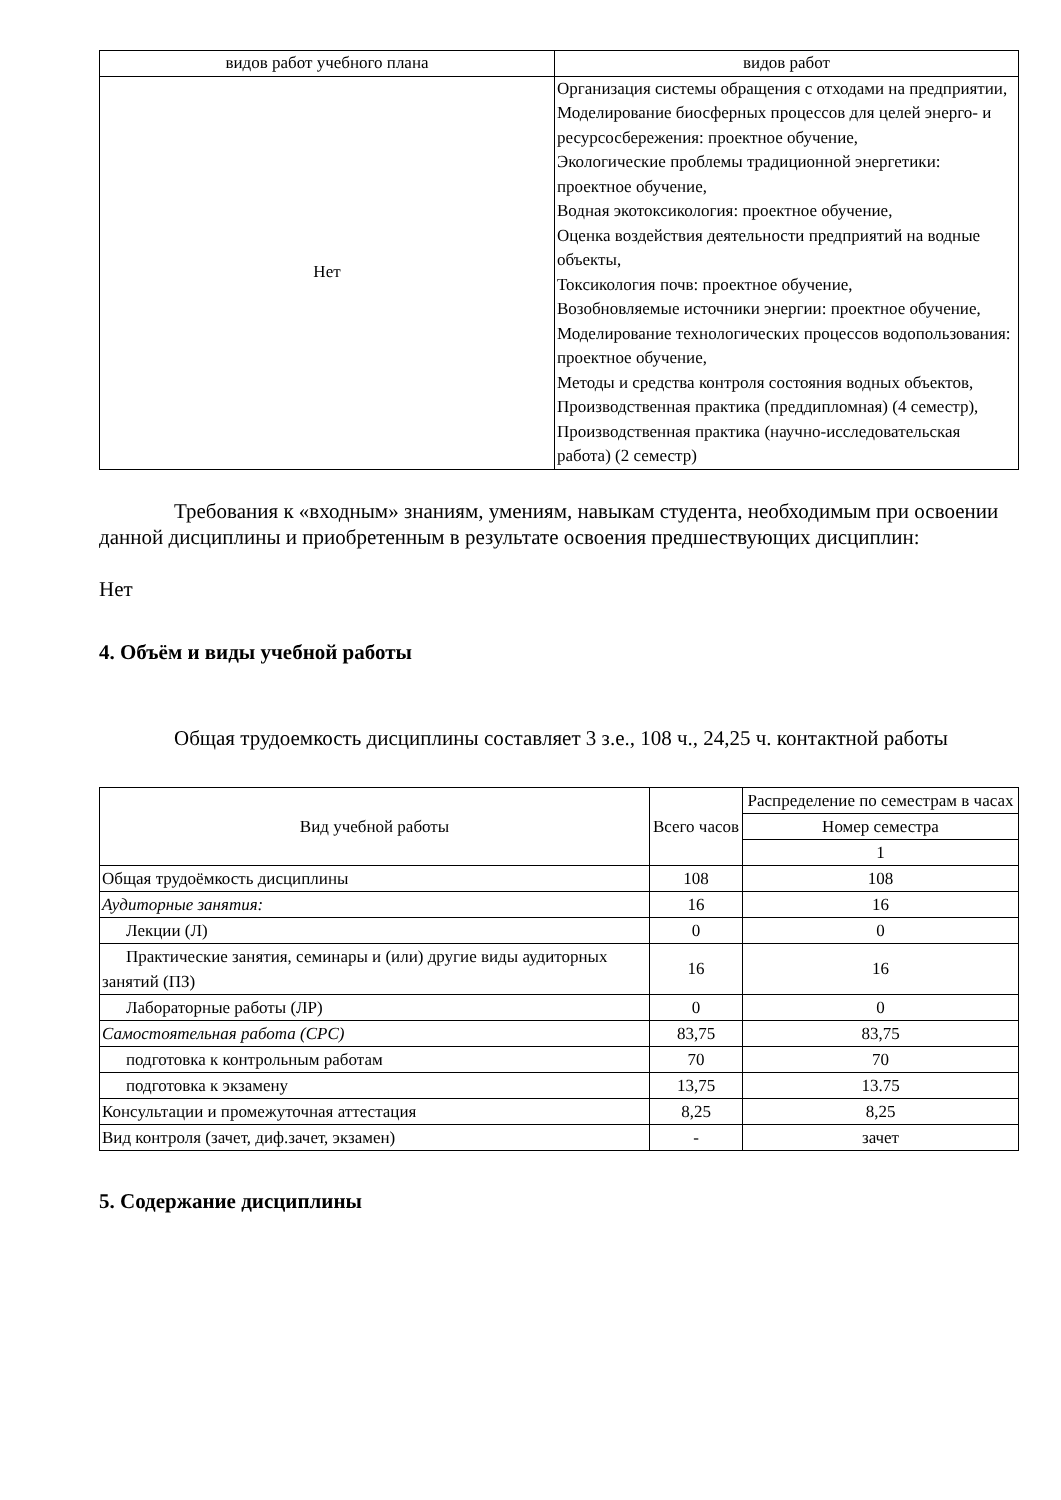| видов работ учебного плана | видов работ |
| Нет | Организация системы обращения с отходами на предприятии, Моделирование биосферных процессов для целей энерго- и ресурсосбережения: проектное обучение, Экологические проблемы традиционной энергетики: проектное обучение, Водная экотоксикология: проектное обучение, Оценка воздействия деятельности предприятий на водные объекты, Токсикология почв: проектное обучение, Возобновляемые источники энергии: проектное обучение, Моделирование технологических процессов водопользования: проектное обучение, Методы и средства контроля состояния водных объектов, Производственная практика (преддипломная) (4 семестр), Производственная практика (научно-исследовательская работа) (2 семестр) |
Требования к «входным» знаниям, умениям, навыкам студента, необходимым при освоении данной дисциплины и приобретенным в результате освоения предшествующих дисциплин:
Нет
4. Объём и виды учебной работы
Общая трудоемкость дисциплины составляет 3 з.е., 108 ч., 24,25 ч. контактной работы
| Вид учебной работы | Всего часов | Распределение по семестрам в часах |
| | | Номер семестра |
| | | 1 |
| Общая трудоёмкость дисциплины | 108 | 108 |
| Аудиторные занятия: | 16 | 16 |
| Лекции (Л) | 0 | 0 |
| Практические занятия, семинары и (или) другие виды аудиторных занятий (ПЗ) | 16 | 16 |
| Лабораторные работы (ЛР) | 0 | 0 |
| Самостоятельная работа (СРС) | 83,75 | 83,75 |
| подготовка к контрольным работам | 70 | 70 |
| подготовка к экзамену | 13,75 | 13.75 |
| Консультации и промежуточная аттестация | 8,25 | 8,25 |
| Вид контроля (зачет, диф.зачет, экзамен) | - | зачет |
5. Содержание дисциплины